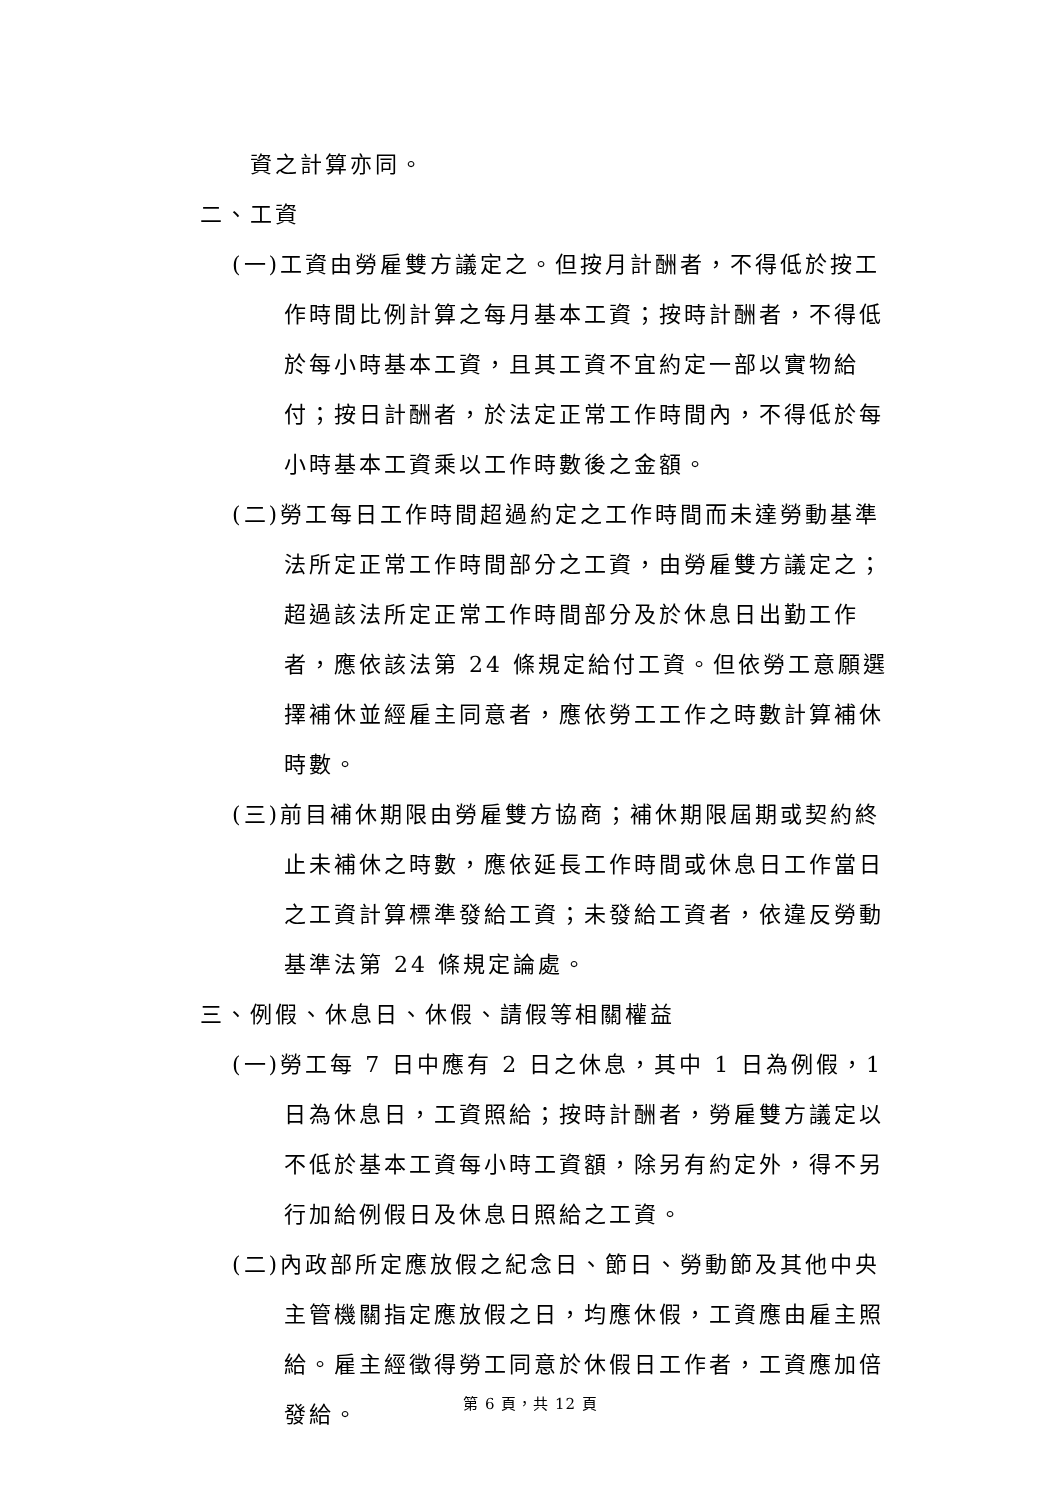資之計算亦同。
二、工資
(一)工資由勞雇雙方議定之。但按月計酬者，不得低於按工作時間比例計算之每月基本工資；按時計酬者，不得低於每小時基本工資，且其工資不宜約定一部以實物給付；按日計酬者，於法定正常工作時間內，不得低於每小時基本工資乘以工作時數後之金額。
(二)勞工每日工作時間超過約定之工作時間而未達勞動基準法所定正常工作時間部分之工資，由勞雇雙方議定之；超過該法所定正常工作時間部分及於休息日出勤工作者，應依該法第 24 條規定給付工資。但依勞工意願選擇補休並經雇主同意者，應依勞工工作之時數計算補休時數。
(三)前目補休期限由勞雇雙方協商；補休期限屆期或契約終止未補休之時數，應依延長工作時間或休息日工作當日之工資計算標準發給工資；未發給工資者，依違反勞動基準法第 24 條規定論處。
三、例假、休息日、休假、請假等相關權益
(一)勞工每 7 日中應有 2 日之休息，其中 1 日為例假，1 日為休息日，工資照給；按時計酬者，勞雇雙方議定以不低於基本工資每小時工資額，除另有約定外，得不另行加給例假日及休息日照給之工資。
(二)內政部所定應放假之紀念日、節日、勞動節及其他中央主管機關指定應放假之日，均應休假，工資應由雇主照給。雇主經徵得勞工同意於休假日工作者，工資應加倍發給。
第 6 頁，共 12 頁